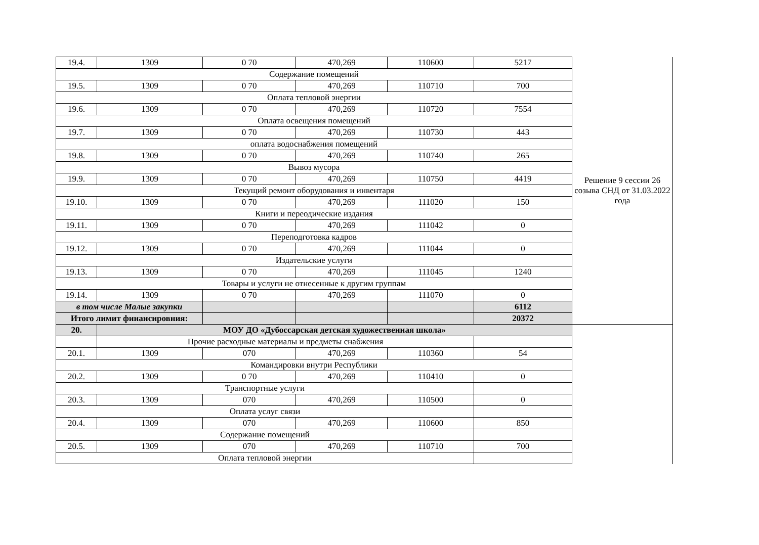| 19.4. | 1309 | 0 70 | 470,269 | 110600 | 5217 | Решение 9 сессии 26 созыва СНД от 31.03.2022 года |
| Содержание помещений | | | | | | |
| 19.5. | 1309 | 0 70 | 470,269 | 110710 | 700 | |
| Оплата тепловой энергии | | | | | | |
| 19.6. | 1309 | 0 70 | 470,269 | 110720 | 7554 | |
| Оплата освещения помещений | | | | | | |
| 19.7. | 1309 | 0 70 | 470,269 | 110730 | 443 | |
| оплата водоснабжения помещений | | | | | | |
| 19.8. | 1309 | 0 70 | 470,269 | 110740 | 265 | |
| Вывоз мусора | | | | | | |
| 19.9. | 1309 | 0 70 | 470,269 | 110750 | 4419 | |
| Текущий ремонт оборудования и инвентаря | | | | | | |
| 19.10. | 1309 | 0 70 | 470,269 | 111020 | 150 | |
| Книги и переодические издания | | | | | | |
| 19.11. | 1309 | 0 70 | 470,269 | 111042 | 0 | |
| Переподготовка кадров | | | | | | |
| 19.12. | 1309 | 0 70 | 470,269 | 111044 | 0 | |
| Издательские услуги | | | | | | |
| 19.13. | 1309 | 0 70 | 470,269 | 111045 | 1240 | |
| Товары и услуги не отнесенные к другим группам | | | | | | |
| 19.14. | 1309 | 0 70 | 470,269 | 111070 | 0 | |
| в том числе Малые закупки | | | | | 6112 | |
| Итого лимит финансировния: | | | | | 20372 | |
| 20. | МОУ ДО «Дубоссарская детская художественная школа» | | | | | |
| | Прочие расходные материалы и предметы снабжения | | | | | |
| 20.1. | 1309 | 070 | 470,269 | 110360 | 54 | |
| Командировки внутри Республики | | | | | | |
| 20.2. | 1309 | 0 70 | 470,269 | 110410 | 0 | |
| Транспортные услуги | | | | | | |
| 20.3. | 1309 | 070 | 470,269 | 110500 | 0 | |
| Оплата услуг связи | | | | | | |
| 20.4. | 1309 | 070 | 470,269 | 110600 | 850 | |
| Содержание помещений | | | | | | |
| 20.5. | 1309 | 070 | 470,269 | 110710 | 700 | |
| Оплата тепловой энергии | | | | | | |